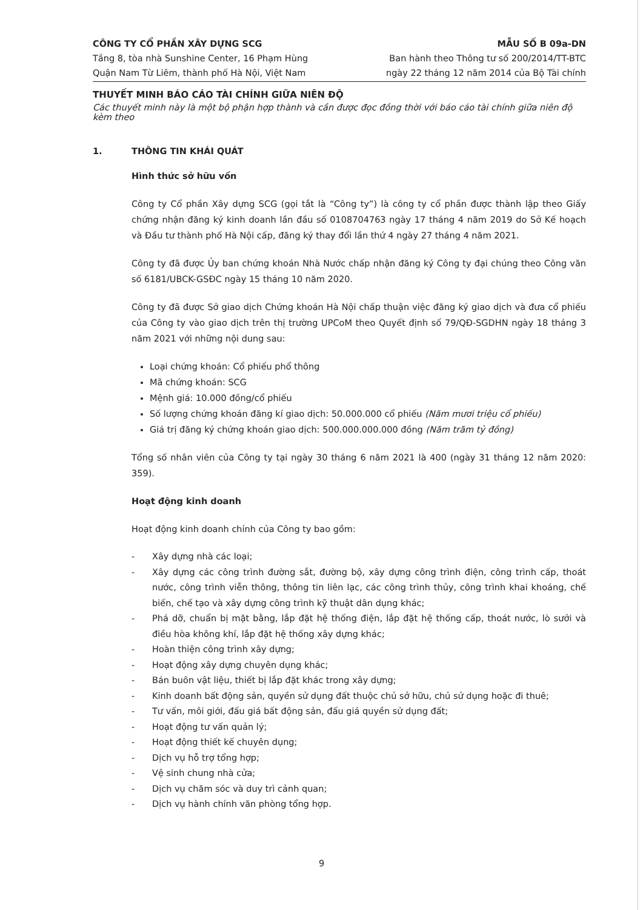CÔNG TY CỔ PHẦN XÂY DỰNG SCG
Tầng 8, tòa nhà Sunshine Center, 16 Phạm Hùng
Quận Nam Từ Liêm, thành phố Hà Nội, Việt Nam
MẪU SỐ B 09a-DN
Ban hành theo Thông tư số 200/2014/TT-BTC
ngày 22 tháng 12 năm 2014 của Bộ Tài chính
THUYẾT MINH BÁO CÁO TÀI CHÍNH GIỮA NIÊN ĐỘ
Các thuyết minh này là một bộ phận hợp thành và cần được đọc đồng thời với báo cáo tài chính giữa niên độ kèm theo
1. THÔNG TIN KHÁI QUÁT
Hình thức sở hữu vốn
Công ty Cổ phần Xây dựng SCG (gọi tắt là “Công ty”) là công ty cổ phần được thành lập theo Giấy chứng nhận đăng ký kinh doanh lần đầu số 0108704763 ngày 17 tháng 4 năm 2019 do Sở Kế hoạch và Đầu tư thành phố Hà Nội cấp, đăng ký thay đổi lần thứ 4 ngày 27 tháng 4 năm 2021.
Công ty đã được Ủy ban chứng khoán Nhà Nước chấp nhận đăng ký Công ty đại chúng theo Công văn số 6181/UBCK-GSĐC ngày 15 tháng 10 năm 2020.
Công ty đã được Sở giao dịch Chứng khoán Hà Nội chấp thuận việc đăng ký giao dịch và đưa cổ phiếu của Công ty vào giao dịch trên thị trường UPCoM theo Quyết định số 79/QĐ-SGDHN ngày 18 tháng 3 năm 2021 với những nội dung sau:
Loại chứng khoán: Cổ phiếu phổ thông
Mã chứng khoán: SCG
Mệnh giá: 10.000 đồng/cổ phiếu
Số lượng chứng khoán đăng kí giao dịch: 50.000.000 cổ phiếu (Năm mươi triệu cổ phiếu)
Giá trị đăng ký chứng khoán giao dịch: 500.000.000.000 đồng (Năm trăm tỷ đồng)
Tổng số nhân viên của Công ty tại ngày 30 tháng 6 năm 2021 là 400 (ngày 31 tháng 12 năm 2020: 359).
Hoạt động kinh doanh
Hoạt động kinh doanh chính của Công ty bao gồm:
- Xây dựng nhà các loại;
- Xây dựng các công trình đường sắt, đường bộ, xây dựng công trình điện, công trình cấp, thoát nước, công trình viễn thông, thông tin liên lạc, các công trình thủy, công trình khai khoáng, chế biến, chế tạo và xây dựng công trình kỹ thuật dân dụng khác;
- Phá dỡ, chuẩn bị mặt bằng, lắp đặt hệ thống điện, lắp đặt hệ thống cấp, thoát nước, lò sưởi và điều hòa không khí, lắp đặt hệ thống xây dựng khác;
- Hoàn thiện công trình xây dựng;
- Hoạt động xây dựng chuyên dụng khác;
- Bán buôn vật liệu, thiết bị lắp đặt khác trong xây dựng;
- Kinh doanh bất động sản, quyền sử dụng đất thuộc chủ sở hữu, chủ sử dụng hoặc đi thuê;
- Tư vấn, môi giới, đấu giá bất động sản, đấu giá quyền sử dụng đất;
- Hoạt động tư vấn quản lý;
- Hoạt động thiết kế chuyên dụng;
- Dịch vụ hỗ trợ tổng hợp;
- Vệ sinh chung nhà cửa;
- Dịch vụ chăm sóc và duy trì cảnh quan;
- Dịch vụ hành chính văn phòng tổng hợp.
9